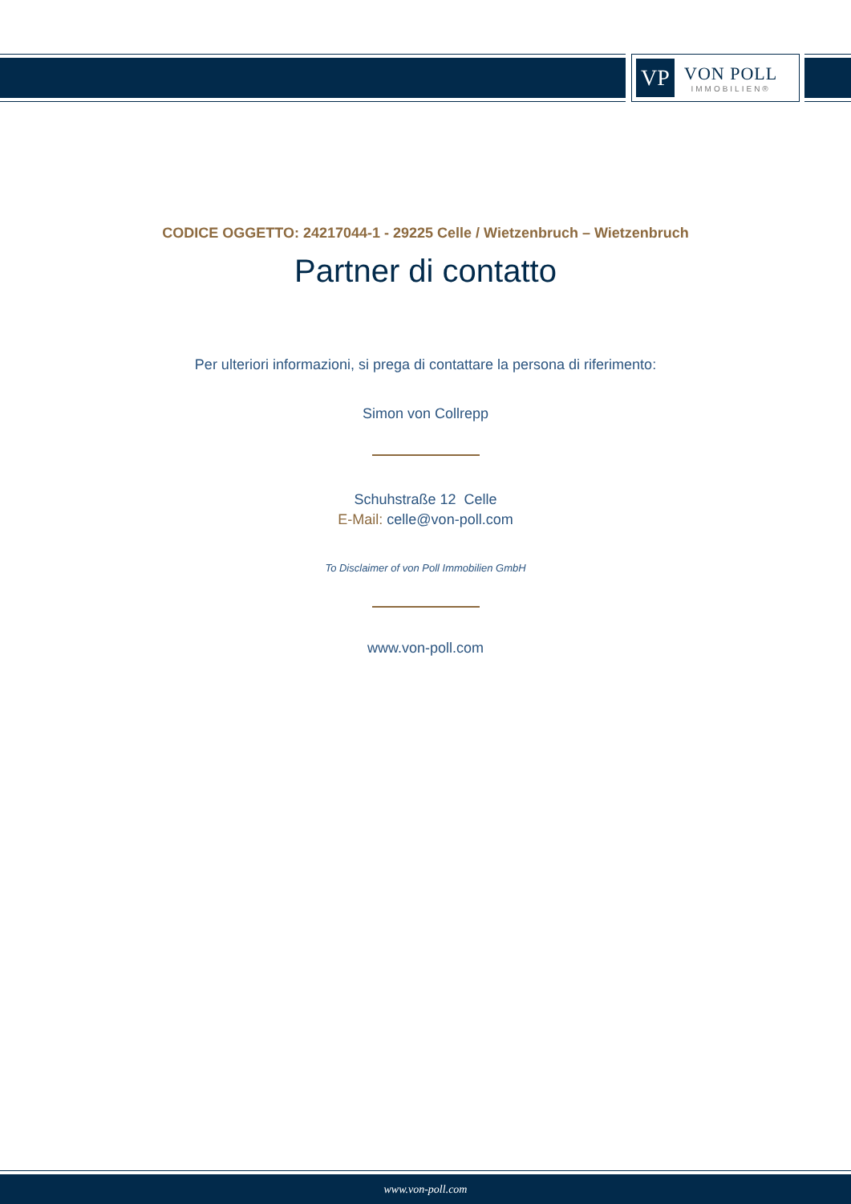VP
VON POLL
IMMOBILIEN®
CODICE OGGETTO: 24217044-1 - 29225 Celle / Wietzenbruch – Wietzenbruch
Partner di contatto
Per ulteriori informazioni, si prega di contattare la persona di riferimento:
Simon von Collrepp
Schuhstraße 12 Celle
E-Mail: celle@von-poll.com
To Disclaimer of von Poll Immobilien GmbH
www.von-poll.com
www.von-poll.com